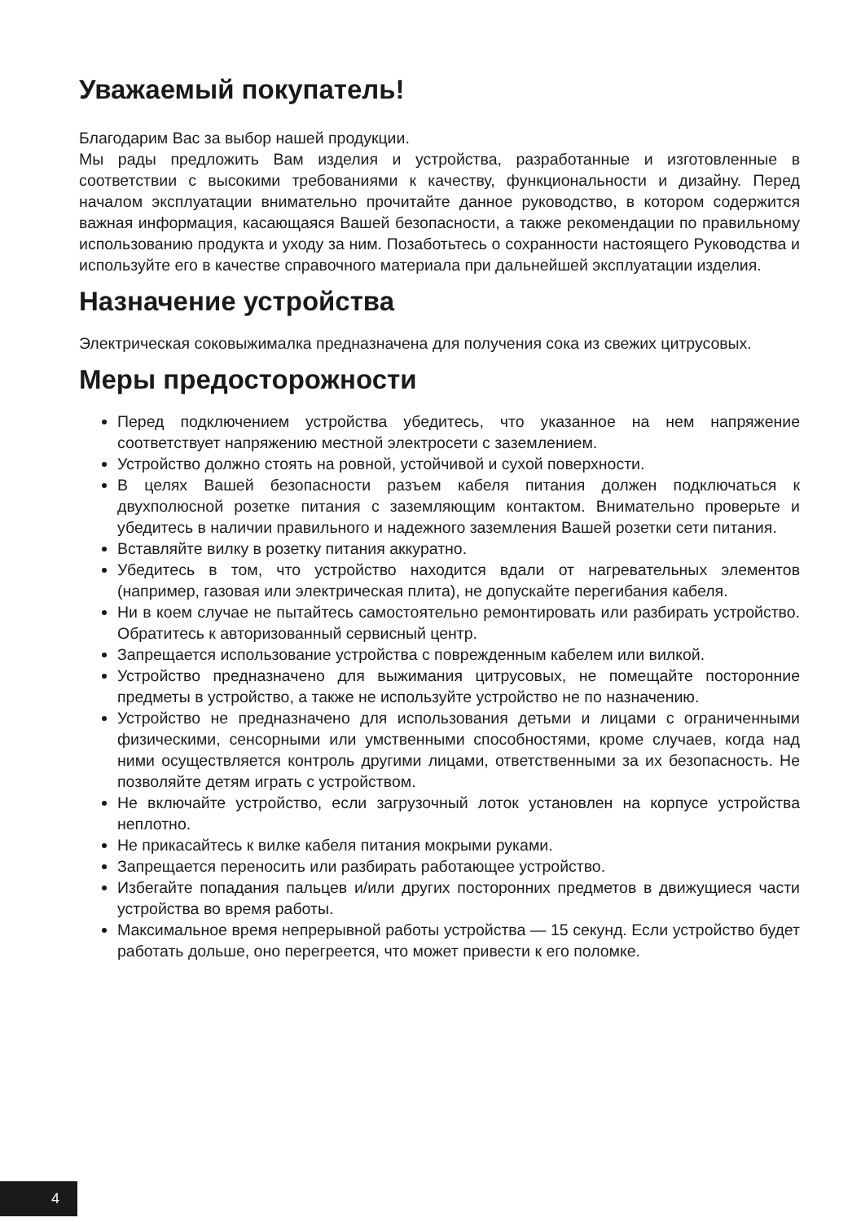Уважаемый покупатель!
Благодарим Вас за выбор нашей продукции.
Мы рады предложить Вам изделия и устройства, разработанные и изготовленные в соответствии с высокими требованиями к качеству, функциональности и дизайну. Перед началом эксплуатации внимательно прочитайте данное руководство, в котором содержится важная информация, касающаяся Вашей безопасности, а также рекомендации по правильному использованию продукта и уходу за ним. Позаботьтесь о сохранности настоящего Руководства и используйте его в качестве справочного материала при дальнейшей эксплуатации изделия.
Назначение устройства
Электрическая соковыжималка предназначена для получения сока из свежих цитрусовых.
Меры предосторожности
Перед подключением устройства убедитесь, что указанное на нем напряжение соответствует напряжению местной электросети с заземлением.
Устройство должно стоять на ровной, устойчивой и сухой поверхности.
В целях Вашей безопасности разъем кабеля питания должен подключаться к двухполюсной розетке питания с заземляющим контактом. Внимательно проверьте и убедитесь в наличии правильного и надежного заземления Вашей розетки сети питания.
Вставляйте вилку в розетку питания аккуратно.
Убедитесь в том, что устройство находится вдали от нагревательных элементов (например, газовая или электрическая плита), не допускайте перегибания кабеля.
Ни в коем случае не пытайтесь самостоятельно ремонтировать или разбирать устройство. Обратитесь к авторизованный сервисный центр.
Запрещается использование устройства с поврежденным кабелем или вилкой.
Устройство предназначено для выжимания цитрусовых, не помещайте посторонние предметы в устройство, а также не используйте устройство не по назначению.
Устройство не предназначено для использования детьми и лицами с ограниченными физическими, сенсорными или умственными способностями, кроме случаев, когда над ними осуществляется контроль другими лицами, ответственными за их безопасность. Не позволяйте детям играть с устройством.
Не включайте устройство, если загрузочный лоток установлен на корпусе устройства неплотно.
Не прикасайтесь к вилке кабеля питания мокрыми руками.
Запрещается переносить или разбирать работающее устройство.
Избегайте попадания пальцев и/или других посторонних предметов в движущиеся части устройства во время работы.
Максимальное время непрерывной работы устройства — 15 секунд. Если устройство будет работать дольше, оно перегреется, что может привести к его поломке.
4